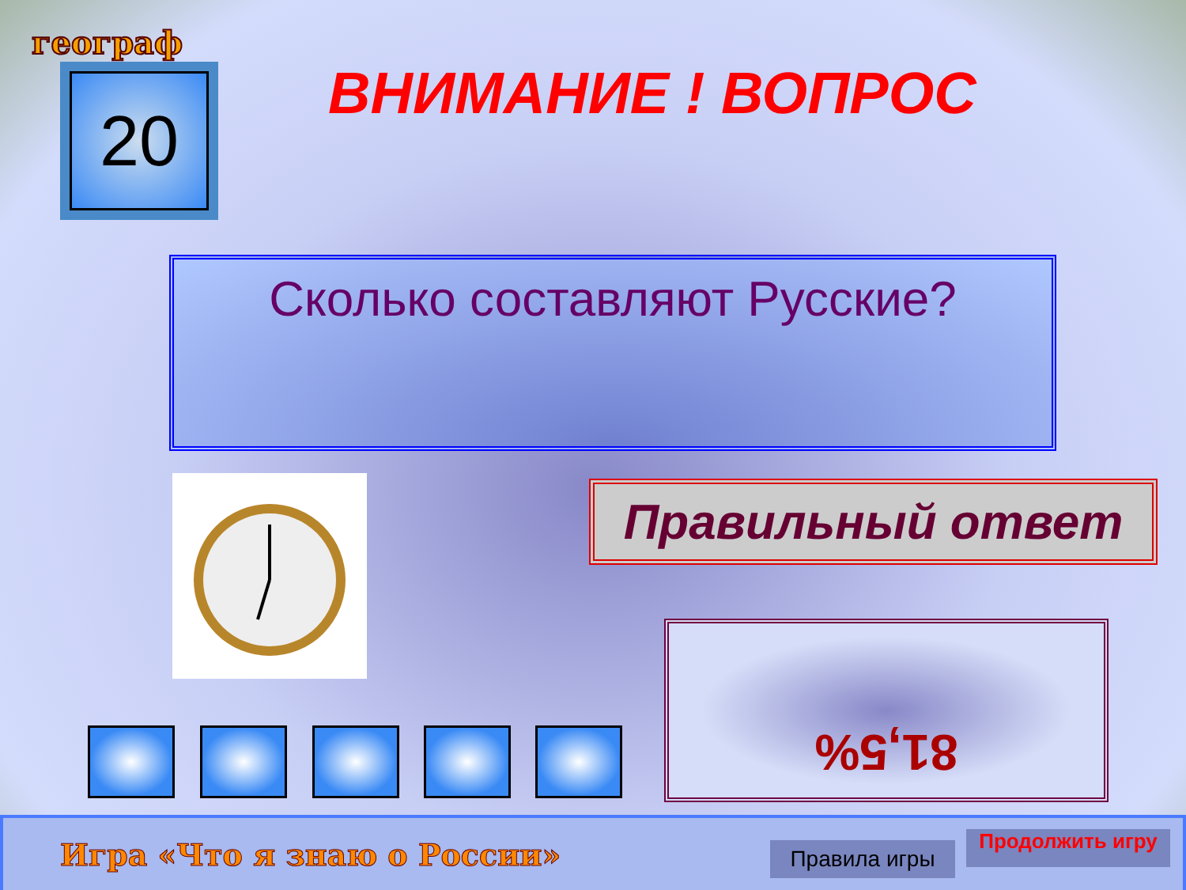географ
20 ВНИМАНИЕ ! ВОПРОС
Сколько составляют Русские?
Правильный ответ
81,5%
Игра «Что я знаю о России»
Правила игры Продолжить игру